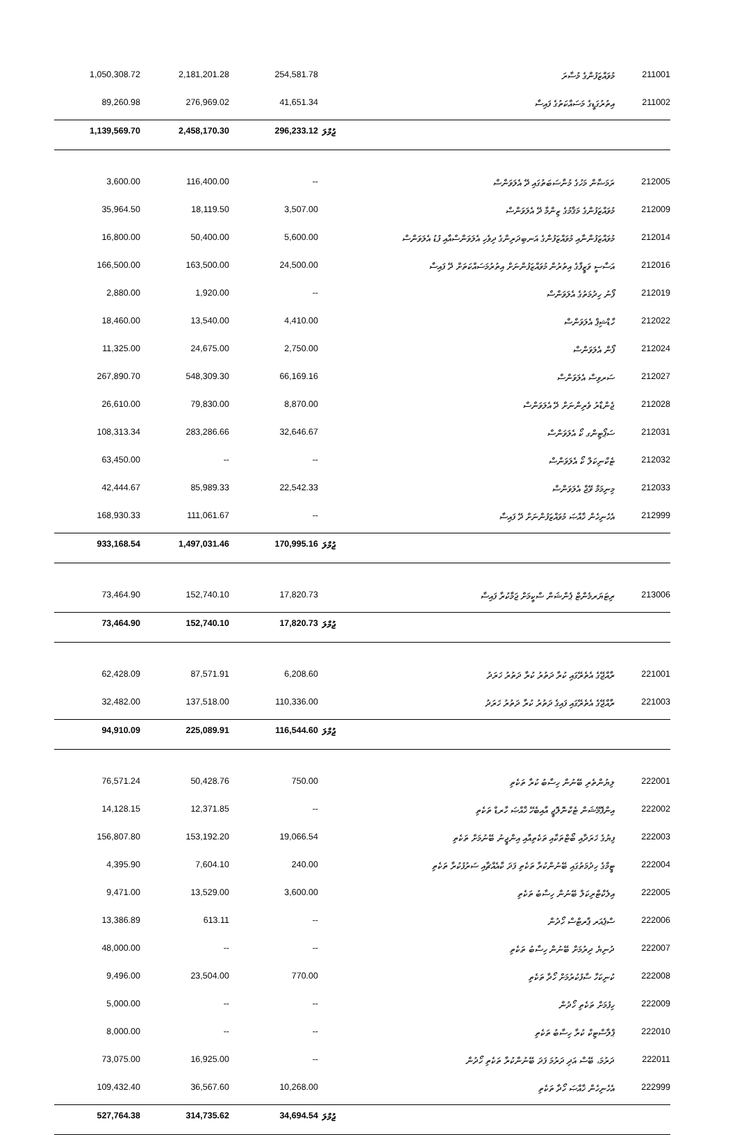| 1,050,308.72 | 2,181,201.28 | 254,581.78 | މުވައްޒަފުންގެ މުސާރަ | 211001 |
| 89,260.98 | 276,969.02 | 41,651.34 | އިތުރުގަޑީގެ މަސައްކަތުގެ ފައިސާ | 211002 |
| 1,139,569.70 | 2,458,170.30 | 296,233.12 | ޖުމްލަ | |
| 3,600.00 | 116,400.00 | -- | ރަމަޟާން މަހުގެ މުނާސަބަތުގައި ދޭ އެލަވަންސް | 212005 |
| 35,964.50 | 18,119.50 | 3,507.00 | މުވައްޒަފުންގެ މަޤާމުގެ ޒިންމާ ދޭ އެލަވަންސް | 212009 |
| 16,800.00 | 50,400.00 | 5,600.00 | މުވައްޒަފުންނާއި މުވައްޒަފުންގެ އަނބިދަރިންގެ ދިވެހި އެލަވަންސްއާއި ފުޑު އެލަވަންސް | 212014 |
| 166,500.00 | 163,500.00 | 24,500.00 | އަސާސީ ވަޒީފާގެ އިތުރުން މުވައްޒަފުންނަށް އިތުރުމަސައްކަތަށް ދޭ ފައިސާ | 212016 |
| 2,880.00 | 1,920.00 | -- | ފޯނު ހިދުމަތުގެ އެލަވަންސް | 212019 |
| 18,460.00 | 13,540.00 | 4,410.00 | ހާޑްޝިޕް އެލަވަންސް | 212022 |
| 11,325.00 | 24,675.00 | 2,750.00 | ފޯން އެލަވަންސް | 212024 |
| 267,890.70 | 548,309.30 | 66,169.16 | ސަރވިސް އެލަވަންސް | 212027 |
| 26,610.00 | 79,830.00 | 8,870.00 | ޖެންޑާރު ވެރިންނަށް ދޭ އެލަވަންސް | 212028 |
| 108,313.34 | 283,286.66 | 32,646.67 | ސަޕޯޓިންގ ކޯ އެލަވަންސް | 212031 |
| 63,450.00 | -- | -- | ޓެކްނިކަލް ކޯ އެލަވަންސް | 212032 |
| 42,444.67 | 85,989.33 | 22,542.33 | މިނިމަމް ވޭޖް އެލަވަންސް | 212033 |
| 168,930.33 | 111,061.67 | -- | އެހެނިހެން ޚާއްޞަ މުވައްޒަފުންނަށް ދޭ ފައިސާ | 212999 |
| 933,168.54 | 1,497,031.46 | 170,995.16 | ޖުމްލަ | |
| 73,464.90 | 152,740.10 | 17,820.73 | ރިޓަޔަރމެންޓް ޕެންޝަން ސްކީމަށް ޖަމާކުރާ ފައިސާ | 213006 |
| 73,464.90 | 152,740.10 | 17,820.73 | ޖުމްލަ | |
| 62,428.09 | 87,571.91 | 6,208.60 | ރާއްޖޭގެ އެތެރޭގައި ކުރާ ދަތުރު ކުރާ ދަތުރު ޚަރަދު | 221001 |
| 32,482.00 | 137,518.00 | 110,336.00 | ރާއްޖޭގެ އެތެރޭގައި ފައިގެ ދަތުރު ކުރާ ދަތުރު ޚަރަދު | 221003 |
| 94,910.09 | 225,089.91 | 116,544.60 | ޖުމްލަ | |
| 76,571.24 | 50,428.76 | 750.00 | ލިޔުންތެރި ބޭނުން ހިސާބު ކުރާ ތަކެތި | 222001 |
| 14,128.15 | 12,371.85 | -- | އިންފޮމޭޝަން ޓެކްނޮލޮޖީ އާއިބެހޭ ޚާއްޞަ ހާރޑް ތަކެތި | 222002 |
| 156,807.80 | 153,192.20 | 19,066.54 | ފިޔުގެ ޚަރަދާއި ބޯޓްތަކާއި ތަކެތިއާއި އިންޖީނު ބޭނުމަށް ތަކެތި | 222003 |
| 4,395.90 | 7,604.10 | 240.00 | ޓީމްގެ ހިދުމަތުގައި ބޭނުންކުރާ ތަކެތި ފަދަ ކާއެއްޗާއި ސަރުފުކުރާ ތަކެތި | 222004 |
| 9,471.00 | 13,529.00 | 3,600.00 | އިލެކްޓްރިކަލް ބޭނުން ހިސާބު ތަކެތި | 222005 |
| 13,386.89 | 613.11 | -- | ސްޕެއަރ ޕާރޓްސް ހޯދުން | 222006 |
| 48,000.00 | -- | -- | ދުނިޔެ ދިރުމަށް ބޭނުން ހިސާބު ތަކެތި | 222007 |
| 9,496.00 | 23,504.00 | 770.00 | ކުނިކަހާ ސާފުކުރުމަށް ހޯދާ ތަކެތި | 222008 |
| 5,000.00 | -- | -- | ހިފުމަށް ތަކެތި ހޯދުން | 222009 |
| 8,000.00 | -- | -- | ޕްލާސްޓިކް ކުރާ ހިސާބު ތަކެތި | 222010 |
| 73,075.00 | 16,925.00 | -- | ދަރުމަ، ބޭސް އަދި ދަރުމަ ފަދަ ބޭނުންކުރާ ތަކެތި ހޯދުން | 222011 |
| 109,432.40 | 36,567.60 | 10,268.00 | އެހެނިހެން ޚާއްޞަ ހޯދާ ތަކެތި | 222999 |
| 527,764.38 | 314,735.62 | 34,694.54 | ޖުމްލަ | |